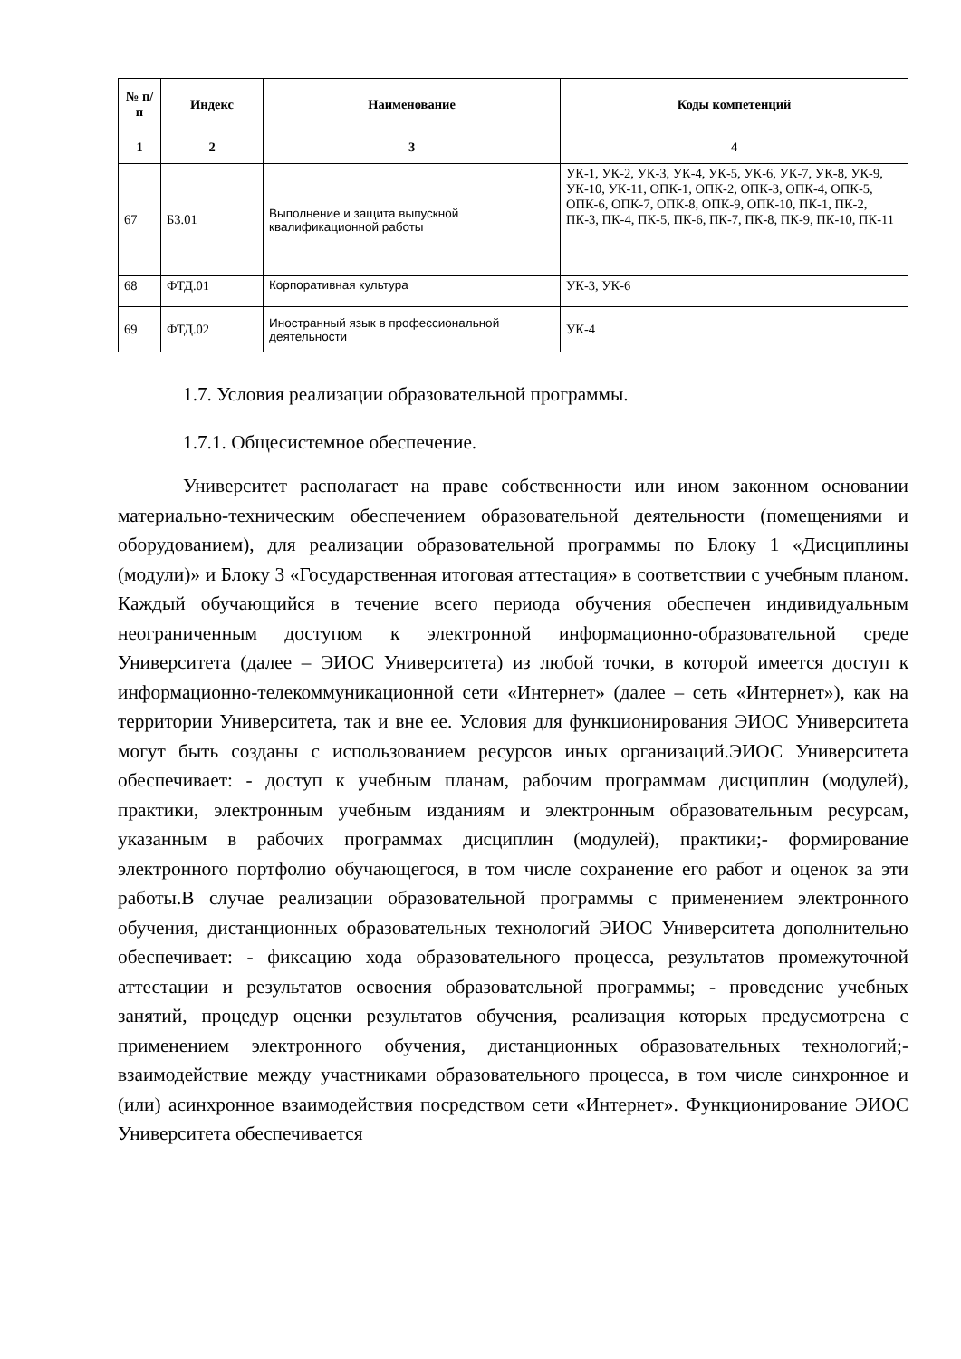| № п/п | Индекс | Наименование | Коды компетенций |
| --- | --- | --- | --- |
| 1 | 2 | 3 | 4 |
| 67 | Б3.01 | Выполнение и защита выпускной квалификационной работы | УК-1, УК-2, УК-3, УК-4, УК-5, УК-6, УК-7, УК-8, УК-9, УК-10, УК-11, ОПК-1, ОПК-2, ОПК-3, ОПК-4, ОПК-5, ОПК-6, ОПК-7, ОПК-8, ОПК-9, ОПК-10, ПК-1, ПК-2, ПК-3, ПК-4, ПК-5, ПК-6, ПК-7, ПК-8, ПК-9, ПК-10, ПК-11 |
| 68 | ФТД.01 | Корпоративная культура | УК-3, УК-6 |
| 69 | ФТД.02 | Иностранный язык в профессиональной деятельности | УК-4 |
1.7. Условия реализации образовательной программы.
1.7.1. Общесистемное обеспечение.
Университет располагает на праве собственности или ином законном основании материально-техническим обеспечением образовательной деятельности (помещениями и оборудованием), для реализации образовательной программы по Блоку 1 «Дисциплины (модули)» и Блоку 3 «Государственная итоговая аттестация» в соответствии с учебным планом. Каждый обучающийся в течение всего периода обучения обеспечен индивидуальным неограниченным доступом к электронной информационно-образовательной среде Университета (далее – ЭИОС Университета) из любой точки, в которой имеется доступ к информационно-телекоммуникационной сети «Интернет» (далее – сеть «Интернет»), как на территории Университета, так и вне ее. Условия для функционирования ЭИОС Университета могут быть созданы с использованием ресурсов иных организаций.ЭИОС Университета обеспечивает: - доступ к учебным планам, рабочим программам дисциплин (модулей), практики, электронным учебным изданиям и электронным образовательным ресурсам, указанным в рабочих программах дисциплин (модулей), практики;- формирование электронного портфолио обучающегося, в том числе сохранение его работ и оценок за эти работы.В случае реализации образовательной программы с применением электронного обучения, дистанционных образовательных технологий ЭИОС Университета дополнительно обеспечивает: - фиксацию хода образовательного процесса, результатов промежуточной аттестации и результатов освоения образовательной программы; - проведение учебных занятий, процедур оценки результатов обучения, реализация которых предусмотрена с применением электронного обучения, дистанционных образовательных технологий;- взаимодействие между участниками образовательного процесса, в том числе синхронное и (или) асинхронное взаимодействия посредством сети «Интернет». Функционирование ЭИОС Университета обеспечивается